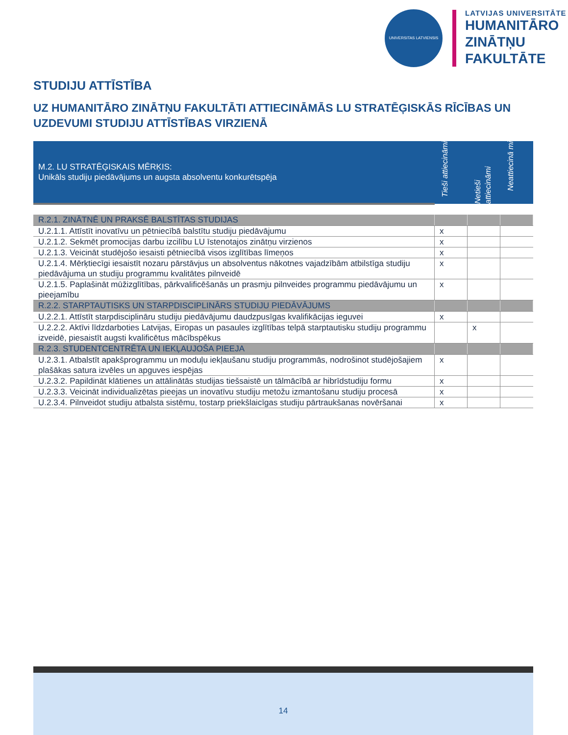UNIVERSITAS LATVIENSIS
LATVIJAS UNIVERSITĀTE
HUMANITĀRO
ZINĀTŅU
FAKULTĀTE
STUDIJU ATTĪSTĪBA
UZ HUMANITĀRO ZINĀTŅU FAKULTĀTI ATTIECINĀMĀS LU STRATĒĢISKĀS RĪCĪBAS UN UZDEVUMI STUDIJU ATTĪSTĪBAS VIRZIENĀ
| M.2. LU STRATĒĢISKAIS MĒRĶIS: Unikāls studiju piedāvājums un augsta absolventu konkurētspēja | Tieši attiecināmi | Netieši attiecināmi | Neattiecinā mi |
| R.2.1. ZINĀTNĒ UN PRAKSĒ BALSTĪTAS STUDIJAS | | | |
| U.2.1.1. Attīstīt inovatīvu un pētniecībā balstītu studiju piedāvājumu | x | | |
| U.2.1.2. Sekmēt promocijas darbu izcilību LU īstenotajos zinātņu virzienos | x | | |
| U.2.1.3. Veicināt studējošo iesaisti pētniecībā visos izglītības līmeņos | x | | |
| U.2.1.4. Mērķtiecīgi iesaistīt nozaru pārstāvjus un absolventus nākotnes vajadzībām atbilstīga studiju piedāvājuma un studiju programmu kvalitātes pilnveidē | x | | |
| U.2.1.5. Paplašināt mūžizglītības, pārkvalificēšanās un prasmju pilnveides programmu piedāvājumu un pieejamību | x | | |
| R.2.2. STARPTAUTISKS UN STARPDISCIPLINĀRS STUDIJU PIEDĀVĀJUMS | | | |
| U.2.2.1. Attīstīt starpdisciplināru studiju piedāvājumu daudzpusīgas kvalifikācijas ieguvei | x | | |
| U.2.2.2. Aktīvi līdzdarboties Latvijas, Eiropas un pasaules izglītības telpā starptautisku studiju programmu izveidē, piesaistīt augsti kvalificētus mācībspēkus | | x | |
| R.2.3. STUDENTCENTRĒTA UN IEKĻAUJOŠA PIEEJA | | | |
| U.2.3.1. Atbalstīt apakšprogrammu un moduļu iekļaušanu studiju programmās, nodrošinot studējošajiem plašākas satura izvēles un apguves iespējas | x | | |
| U.2.3.2. Papildināt klātienes un attālinātās studijas tiešsaistē un tālmācībā ar hibrīdstudiju formu | x | | |
| U.2.3.3. Veicināt individualizētas pieejas un inovatīvu studiju metožu izmantošanu studiju procesā | x | | |
| U.2.3.4. Pilnveidot studiju atbalsta sistēmu, tostarp priekšlaicīgas studiju pārtraukšanas novēršanai | x | | |
14